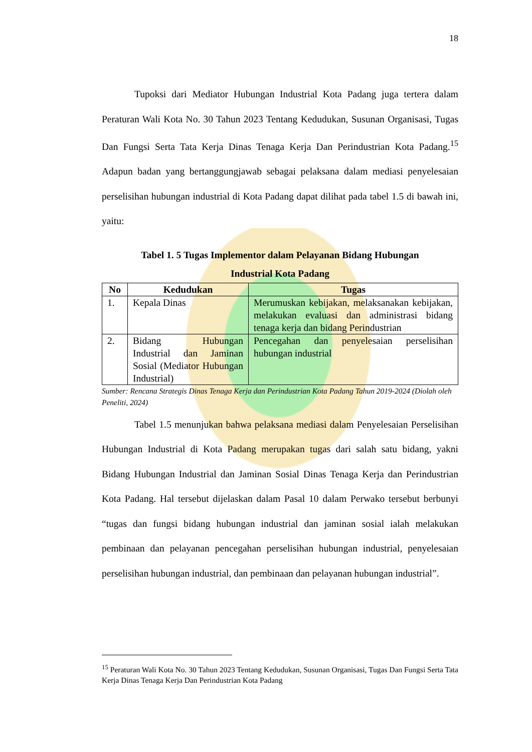18
Tupoksi dari Mediator Hubungan Industrial Kota Padang juga tertera dalam Peraturan Wali Kota No. 30 Tahun 2023 Tentang Kedudukan, Susunan Organisasi, Tugas Dan Fungsi Serta Tata Kerja Dinas Tenaga Kerja Dan Perindustrian Kota Padang.<sup>15</sup> Adapun badan yang bertanggungjawab sebagai pelaksana dalam mediasi penyelesaian perselisihan hubungan industrial di Kota Padang dapat dilihat pada tabel 1.5 di bawah ini, yaitu:
Tabel 1. 5 Tugas Implementor dalam Pelayanan Bidang Hubungan
Industrial Kota Padang
| No | Kedudukan | Tugas |
| --- | --- | --- |
| 1. | Kepala Dinas | Merumuskan kebijakan, melaksanakan kebijakan, melakukan evaluasi dan administrasi bidang tenaga kerja dan bidang Perindustrian |
| 2. | Bidang Hubungan Industrial dan Jaminan Sosial (Mediator Hubungan Industrial) | Pencegahan dan penyelesaian perselisihan hubungan industrial |
Sumber: Rencana Strategis Dinas Tenaga Kerja dan Perindustrian Kota Padang Tahun 2019-2024 (Diolah oleh Peneliti, 2024)
Tabel 1.5 menunjukan bahwa pelaksana mediasi dalam Penyelesaian Perselisihan Hubungan Industrial di Kota Padang merupakan tugas dari salah satu bidang, yakni Bidang Hubungan Industrial dan Jaminan Sosial Dinas Tenaga Kerja dan Perindustrian Kota Padang. Hal tersebut dijelaskan dalam Pasal 10 dalam Perwako tersebut berbunyi “tugas dan fungsi bidang hubungan industrial dan jaminan sosial ialah melakukan pembinaan dan pelayanan pencegahan perselisihan hubungan industrial, penyelesaian perselisihan hubungan industrial, dan pembinaan dan pelayanan hubungan industrial”.
<sup>15</sup> Peraturan Wali Kota No. 30 Tahun 2023 Tentang Kedudukan, Susunan Organisasi, Tugas Dan Fungsi Serta Tata Kerja Dinas Tenaga Kerja Dan Perindustrian Kota Padang